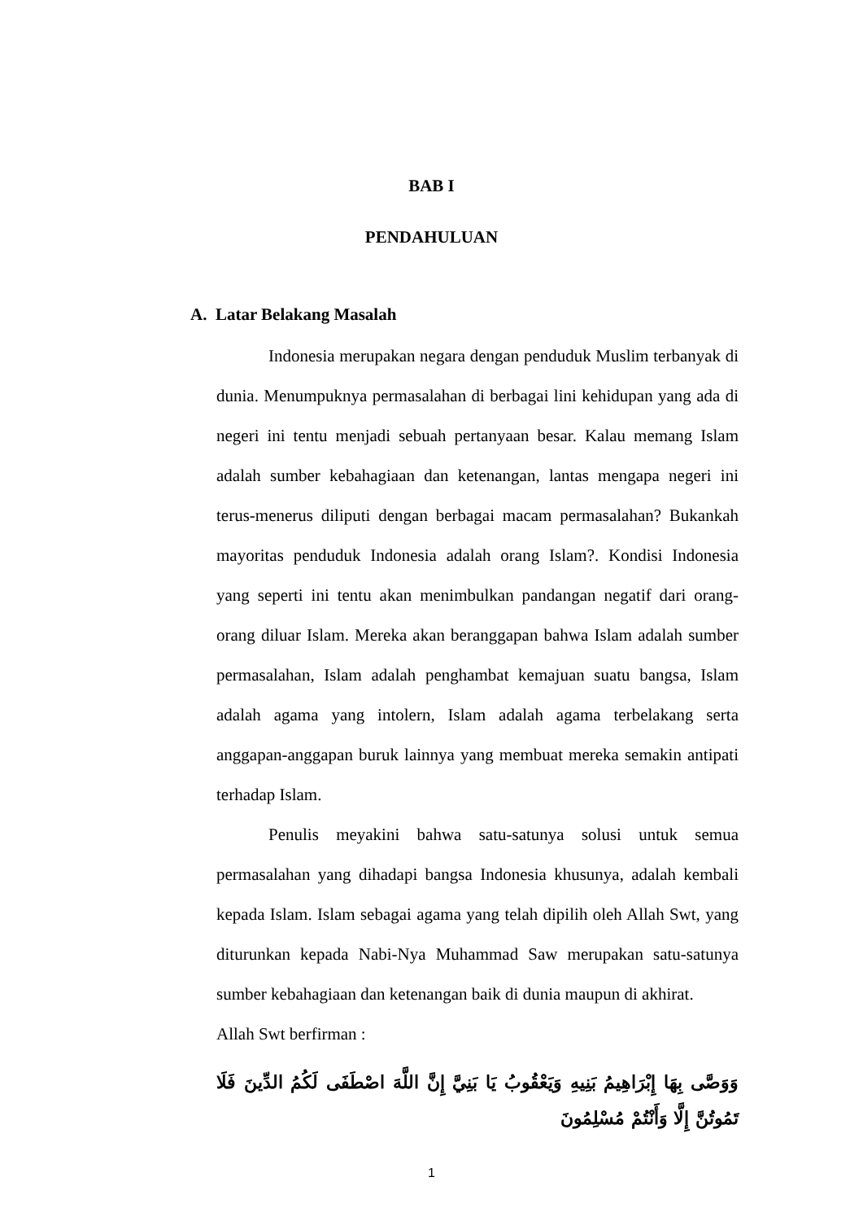BAB I
PENDAHULUAN
A. Latar Belakang Masalah
Indonesia merupakan negara dengan penduduk Muslim terbanyak di dunia. Menumpuknya permasalahan di berbagai lini kehidupan yang ada di negeri ini tentu menjadi sebuah pertanyaan besar. Kalau memang Islam adalah sumber kebahagiaan dan ketenangan, lantas mengapa negeri ini terus-menerus diliputi dengan berbagai macam permasalahan? Bukankah mayoritas penduduk Indonesia adalah orang Islam?. Kondisi Indonesia yang seperti ini tentu akan menimbulkan pandangan negatif dari orang-orang diluar Islam. Mereka akan beranggapan bahwa Islam adalah sumber permasalahan, Islam adalah penghambat kemajuan suatu bangsa, Islam adalah agama yang intolern, Islam adalah agama terbelakang serta anggapan-anggapan buruk lainnya yang membuat mereka semakin antipati terhadap Islam.
Penulis meyakini bahwa satu-satunya solusi untuk semua permasalahan yang dihadapi bangsa Indonesia khusunya, adalah kembali kepada Islam. Islam sebagai agama yang telah dipilih oleh Allah Swt, yang diturunkan kepada Nabi-Nya Muhammad Saw merupakan satu-satunya sumber kebahagiaan dan ketenangan baik di dunia maupun di akhirat.
Allah Swt berfirman :
وَوَصَّى بِهَا إِبْرَاهِيمُ بَنِيهِ وَيَعْقُوبُ يَا بَنِيَّ إِنَّ اللَّهَ اصْطَفَى لَكُمُ الدِّينَ فَلَا تَمُوتُنَّ إِلَّا وَأَنْتُمْ مُسْلِمُونَ
1